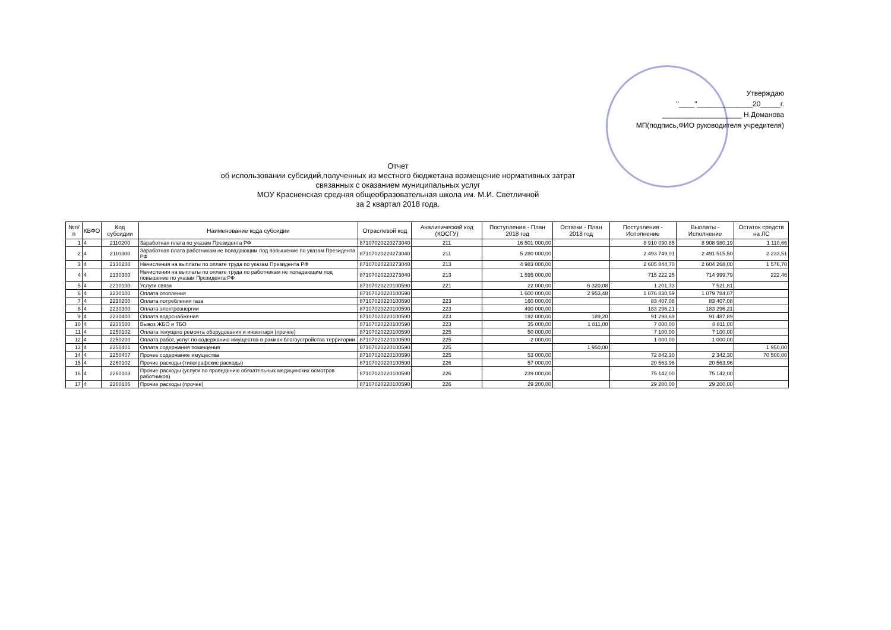Утверждаю
"____"______________20_____г.
____________________ Н.Доманова
МП(подпись,ФИО руководителя учредителя)
Отчет
об использовании субсидий,полученных из местного бюджетана возмещение нормативных затрат
связанных с оказанием муниципальных услуг
МОУ Красненская средняя общеобразовательная школа им. М.И. Светличной
за 2 квартал 2018 года.
| №п/п | КВФО | Код субсидии | Наименование кода субсидии | Отраслевой код | Аналитический код (КОСГУ) | Поступления - План 2018 год | Остатки - План 2018 год | Поступления - Исполнение | Выплаты - Исполнение | Остаток средств на ЛС |
| --- | --- | --- | --- | --- | --- | --- | --- | --- | --- | --- |
| 1 | 4 | 2110200 | Заработная плата по указам Президента РФ | 87107020220273040 | 211 | 16 501 000,00 | | 8 910 090,85 | 8 908 980,19 | 1 110,66 |
| 2 | 4 | 2110300 | Заработная плата работникам не попадающим под повышение по указам Президента РФ | 87107020220273040 | 211 | 5 280 000,00 | | 2 493 749,01 | 2 491 515,50 | 2 233,51 |
| 3 | 4 | 2130200 | Начисления на выплаты по оплате труда по указам Президента РФ | 87107020220273040 | 213 | 4 983 000,00 | | 2 605 844,70 | 2 604 268,00 | 1 576,70 |
| 4 | 4 | 2130300 | Начисления на выплаты по оплате труда по работникам не попадающим под повышение по указам Президента РФ | 87107020220273040 | 213 | 1 595 000,00 | | 715 222,25 | 714 999,79 | 222,46 |
| 5 | 4 | 2210100 | Услуги связи | 87107020220100590 | 221 | 22 000,00 | 6 320,08 | 1 201,73 | 7 521,81 | |
| 6 | 4 | 2230100 | Оплата отопления | 87107020220100590 | | 1 600 000,00 | 2 953,48 | 1 076 830,59 | 1 079 784,07 | |
| 7 | 4 | 2230200 | Оплата потребления газа | 87107020220100590 | 223 | 160 000,00 | | 83 407,08 | 83 407,08 | |
| 8 | 4 | 2230300 | Оплата электроэнергии | 87107020220100590 | 223 | 490 000,00 | | 183 296,21 | 183 296,21 | |
| 9 | 4 | 2230400 | Оплата водоснабжения | 87107020220100590 | 223 | 192 000,00 | 189,20 | 91 298,69 | 91 487,89 | |
| 10 | 4 | 2230500 | Вывоз ЖБО и ТБО | 87107020220100590 | 223 | 35 000,00 | 1 811,00 | 7 000,00 | 8 811,00 | |
| 11 | 4 | 2250102 | Оплата текущего ремонта оборудования и инвентаря (прочее) | 87107020220100590 | 225 | 50 000,00 | | 7 100,00 | 7 100,00 | |
| 12 | 4 | 2250200 | Оплата работ, услуг по содержанию имущества в рамках благоустройства территории | 87107020220100590 | 225 | 2 000,00 | | 1 000,00 | 1 000,00 | |
| 13 | 4 | 2250401 | Оплата содержания помещения | 87107020220100590 | 225 | | 1 950,00 | | | 1 950,00 |
| 14 | 4 | 2250407 | Прочее содержание имущества | 87107020220100590 | 225 | 53 000,00 | | 72 842,30 | 2 342,30 | 70 500,00 |
| 15 | 4 | 2260102 | Прочие расходы (типографские расходы) | 87107020220100590 | 226 | 57 000,00 | | 20 563,96 | 20 563,96 | |
| 16 | 4 | 2260103 | Прочие расходы (услуги по проведению обязательных медицинских осмотров работников) | 87107020220100590 | 226 | 239 000,00 | | 75 142,00 | 75 142,00 | |
| 17 | 4 | 2260106 | Прочие расходы (прочее) | 87107020220100590 | 226 | 29 200,00 | | 29 200,00 | 29 200,00 | |